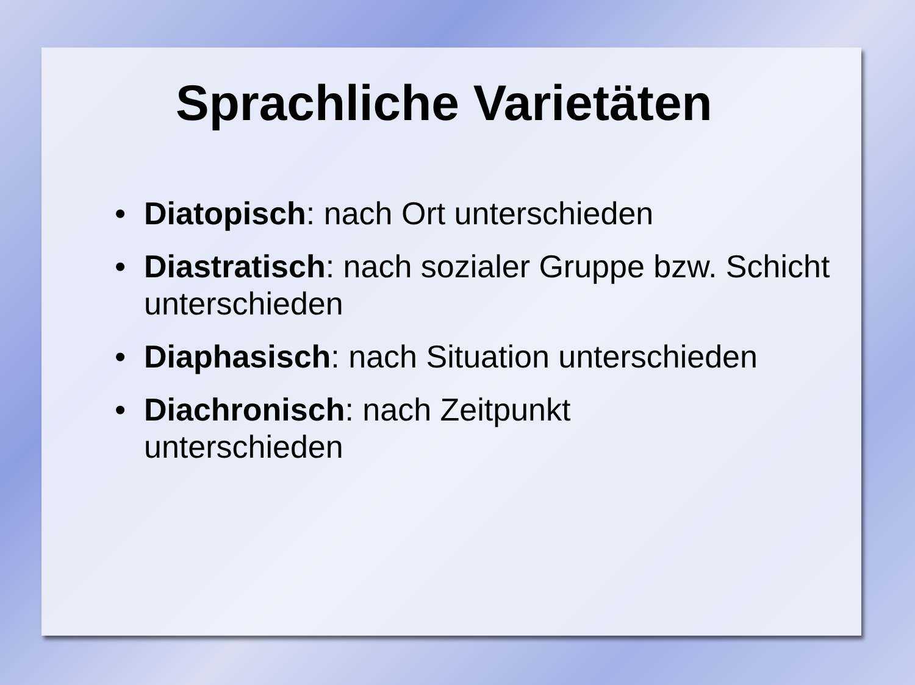Sprachliche Varietäten
• Diatopisch: nach Ort unterschieden
• Diastratisch: nach sozialer Gruppe bzw. Schicht unterschieden
• Diaphasisch: nach Situation unterschieden
• Diachronisch: nach Zeitpunkt unterschieden